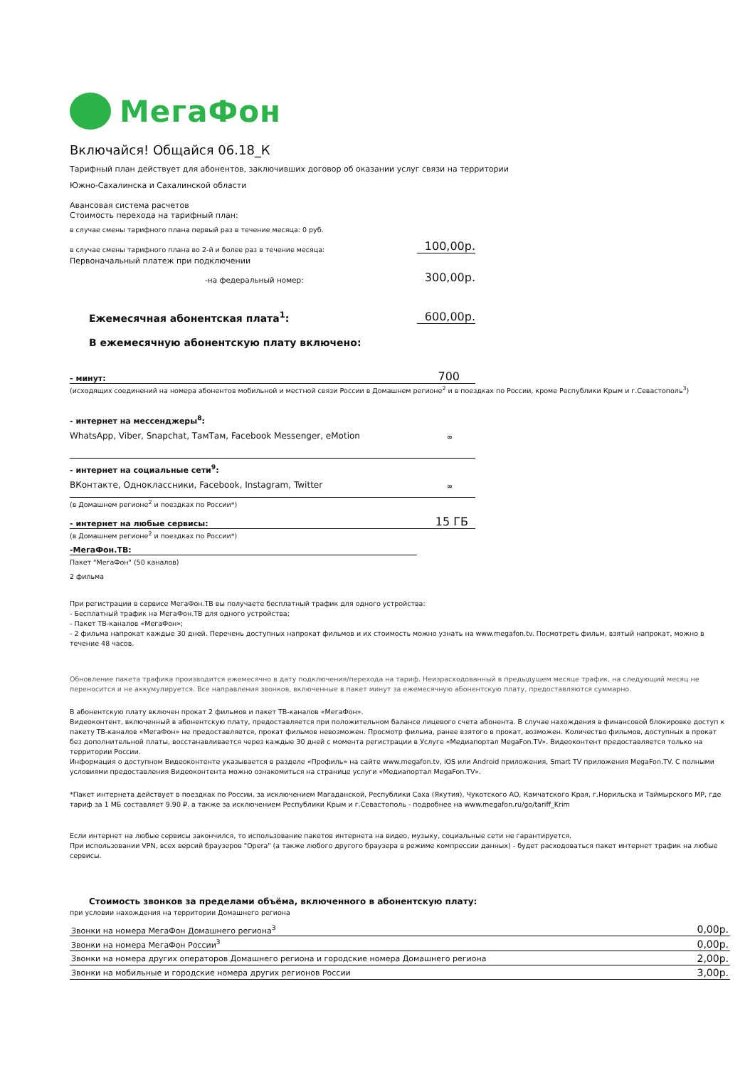МегаФон
Включайся! Общайся 06.18_К
Тарифный план действует для абонентов, заключивших договор об оказании услуг связи на территории
Южно-Сахалинска и Сахалинской области
Авансовая система расчетов
Стоимость перехода на тарифный план:
в случае смены тарифного плана первый раз в течение месяца: 0 руб.
в случае смены тарифного плана во 2-й и более раз в течение месяца: 100,00р.
Первоначальный платеж при подключении
-на федеральный номер: 300,00р.
Ежемесячная абонентская плата<sup>1</sup>: 600,00р.
В ежемесячную абонентскую плату включено:
- минут: 700
(исходящих соединений на номера абонентов мобильной и местной связи России в Домашнем регионе<sup>2</sup> и в поездках по России, кроме Республики Крым и г.Севастополь<sup>3</sup>)
- интернет на мессенджеры<sup>8</sup>:
WhatsApp, Viber, Snapchat, ТамТам, Facebook Messenger, eMotion ∞
- интернет на социальные сети<sup>9</sup>:
ВКонтакте, Одноклассники, Facebook, Instagram, Twitter ∞
(в Домашнем регионе<sup>2</sup> и поездках по России*)
- интернет на любые сервисы: 15 ГБ
(в Домашнем регионе<sup>2</sup> и поездках по России*)
-МегаФон.ТВ:
Пакет "МегаФон" (50 каналов)
2 фильма
При регистрации в сервисе МегаФон.ТВ вы получаете бесплатный трафик для одного устройства:
- Бесплатный трафик на МегаФон.ТВ для одного устройства;
- Пакет ТВ-каналов «МегаФон»;
- 2 фильма напрокат каждые 30 дней. Перечень доступных напрокат фильмов и их стоимость можно узнать на www.megafon.tv. Посмотреть фильм, взятый напрокат, можно в течение 48 часов.
Обновление пакета трафика производится ежемесячно в дату подключения/перехода на тариф. Неизрасходованный в предыдущем месяце трафик, на следующий месяц не переносится и не аккумулируется. Все направления звонков, включенные в пакет минут за ежемесячную абонентскую плату, предоставляются суммарно.
В абонентскую плату включен прокат 2 фильмов и пакет ТВ-каналов «МегаФон».
Видеоконтент, включенный в абонентскую плату, предоставляется при положительном балансе лицевого счета абонента. В случае нахождения в финансовой блокировке доступ к пакету ТВ-каналов «МегаФон» не предоставляется, прокат фильмов невозможен. Просмотр фильма, ранее взятого в прокат, возможен. Количество фильмов, доступных в прокат без дополнительной платы, восстанавливается через каждые 30 дней с момента регистрации в Услуге «Медиапортал MegaFon.TV». Видеоконтент предоставляется только на территории России.
Информация о доступном Видеоконтенте указывается в разделе «Профиль» на сайте www.megafon.tv, iOS или Android приложения, Smart TV приложения MegaFon.TV. С полными условиями предоставления Видеоконтента можно ознакомиться на странице услуги «Медиапортал MegaFon.TV».
*Пакет интернета действует в поездках по России, за исключением Магаданской, Республики Саха (Якутия), Чукотского АО, Камчатского Края, г.Норильска и Таймырского МР, где тариф за 1 МБ составляет 9.90 ₽. а также за исключением Республики Крым и г.Севастополь - подробнее на www.megafon.ru/go/tariff_Krim
Если интернет на любые сервисы закончился, то использование пакетов интернета на видео, музыку, социальные сети не гарантируется.
При использовании VPN, всех версий браузеров "Opera" (а также любого другого браузера в режиме компрессии данных) - будет расходоваться пакет интернет трафик на любые сервисы.
Стоимость звонков за пределами объёма, включенного в абонентскую плату:
при условии нахождения на территории Домашнего региона
| Звонки на номера МегаФон Домашнего региона<sup>3</sup> | 0,00р. |
| Звонки на номера МегаФон России<sup>3</sup> | 0,00р. |
| Звонки на номера других операторов Домашнего региона и городские номера Домашнего региона | 2,00р. |
| Звонки на мобильные и городские номера других регионов России | 3,00р. |